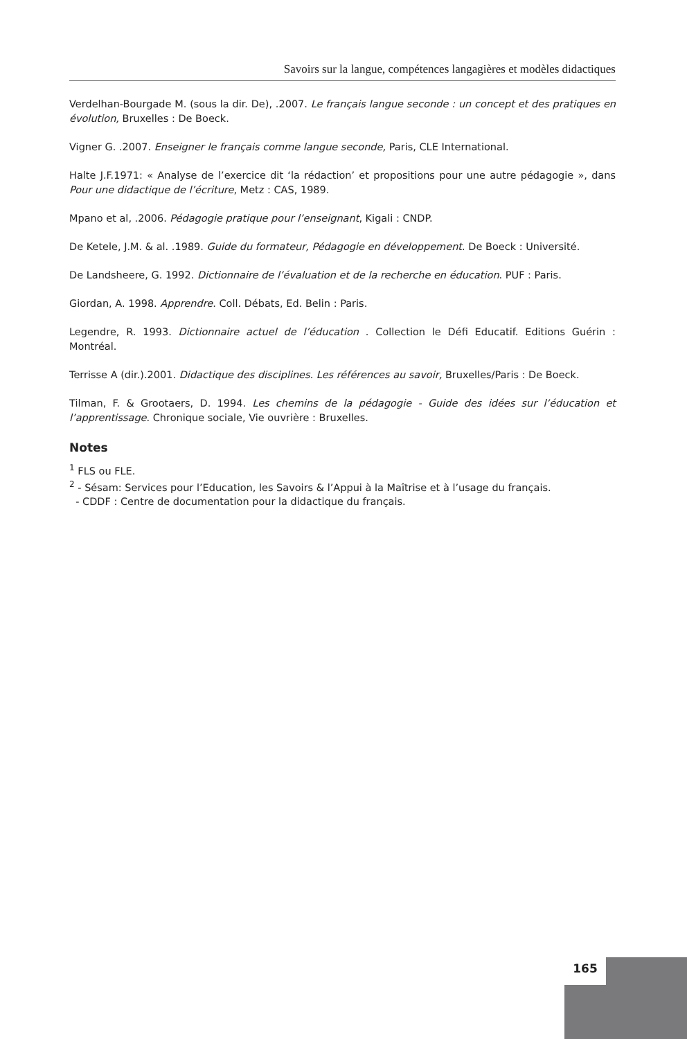Savoirs sur la langue, compétences langagières et modèles didactiques
Verdelhan-Bourgade M. (sous la dir. De), .2007. Le français langue seconde : un concept et des pratiques en évolution, Bruxelles : De Boeck.
Vigner G. .2007. Enseigner le français comme langue seconde, Paris, CLE International.
Halte J.F.1971: « Analyse de l’exercice dit ‘la rédaction’ et propositions pour une autre pédagogie », dans Pour une didactique de l’écriture, Metz : CAS, 1989.
Mpano et al, .2006. Pédagogie pratique pour l’enseignant, Kigali : CNDP.
De Ketele, J.M. & al. .1989. Guide du formateur, Pédagogie en développement. De Boeck : Université.
De Landsheere, G. 1992. Dictionnaire de l’évaluation et de la recherche en éducation. PUF : Paris.
Giordan, A. 1998. Apprendre. Coll. Débats, Ed. Belin : Paris.
Legendre, R. 1993. Dictionnaire actuel de l’éducation . Collection le Défi Educatif. Editions Guérin : Montréal.
Terrisse A (dir.).2001. Didactique des disciplines. Les références au savoir, Bruxelles/Paris : De Boeck.
Tilman, F. & Grootaers, D. 1994. Les chemins de la pédagogie - Guide des idées sur l’éducation et l’apprentissage. Chronique sociale, Vie ouvrière : Bruxelles.
Notes
<sup>1</sup> FLS ou FLE.
<sup>2</sup> - Sésam: Services pour l’Education, les Savoirs & l’Appui à la Maîtrise et à l’usage du français.
- CDDF : Centre de documentation pour la didactique du français.
165